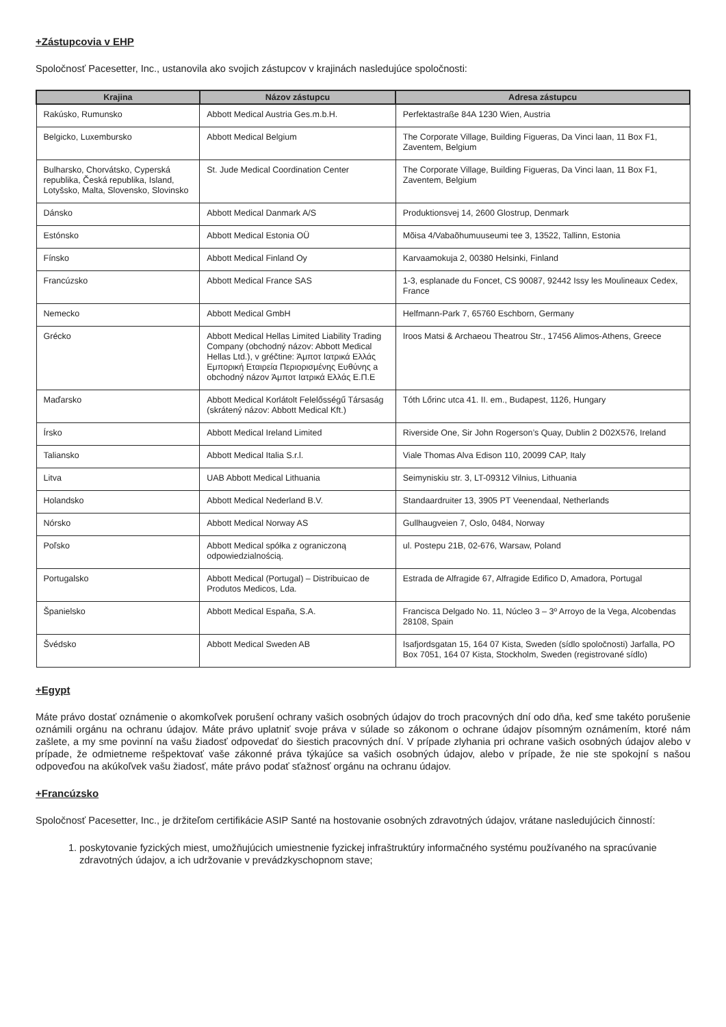+Zástupcovia v EHP
Spoločnosť Pacesetter, Inc., ustanovila ako svojich zástupcov v krajinách nasledujúce spoločnosti:
| Krajina | Názov zástupcu | Adresa zástupcu |
| --- | --- | --- |
| Rakúsko, Rumunsko | Abbott Medical Austria Ges.m.b.H. | Perfektastraße 84A 1230 Wien, Austria |
| Belgicko, Luxembursko | Abbott Medical Belgium | The Corporate Village, Building Figueras, Da Vinci laan, 11 Box F1, Zaventem, Belgium |
| Bulharsko, Chorvátsko, Cyperská republika, Česká republika, Island, Lotyšsko, Malta, Slovensko, Slovinsko | St. Jude Medical Coordination Center | The Corporate Village, Building Figueras, Da Vinci laan, 11 Box F1, Zaventem, Belgium |
| Dánsko | Abbott Medical Danmark A/S | Produktionsvej 14, 2600 Glostrup, Denmark |
| Estónsko | Abbott Medical Estonia OÜ | Mõisa 4/Vabaõhumuuseumi tee 3, 13522, Tallinn, Estonia |
| Fínsko | Abbott Medical Finland Oy | Karvaamokuja 2, 00380 Helsinki, Finland |
| Francúzsko | Abbott Medical France SAS | 1-3, esplanade du Foncet, CS 90087, 92442 Issy les Moulineaux Cedex, France |
| Nemecko | Abbott Medical GmbH | Helfmann-Park 7, 65760 Eschborn, Germany |
| Grécko | Abbott Medical Hellas Limited Liability Trading Company (obchodný názov: Abbott Medical Hellas Ltd.), v gréčtine: Άμποτ Ιατρικά Ελλάς Εμπορική Εταιρεία Περιορισμένης Ευθύνης a obchodný názov Άμποτ Ιατρικά Ελλάς Ε.Π.Ε | Iroos Matsi & Archaeou Theatrou Str., 17456 Alimos-Athens, Greece |
| Maďarsko | Abbott Medical Korlátolt Felelősségű Társaság (skrátený názov: Abbott Medical Kft.) | Tóth Lőrinc utca 41. II. em., Budapest, 1126, Hungary |
| Írsko | Abbott Medical Ireland Limited | Riverside One, Sir John Rogerson’s Quay, Dublin 2 D02X576, Ireland |
| Taliansko | Abbott Medical Italia S.r.l. | Viale Thomas Alva Edison 110, 20099 CAP, Italy |
| Litva | UAB Abbott Medical Lithuania | Seimyniskiu str. 3, LT-09312 Vilnius, Lithuania |
| Holandsko | Abbott Medical Nederland B.V. | Standaardruiter 13, 3905 PT Veenendaal, Netherlands |
| Nórsko | Abbott Medical Norway AS | Gullhaugveien 7, Oslo, 0484, Norway |
| Poľsko | Abbott Medical spółka z ograniczoną odpowiedzialnością. | ul. Postepu 21B, 02-676, Warsaw, Poland |
| Portugalsko | Abbott Medical (Portugal) – Distribuicao de Produtos Medicos, Lda. | Estrada de Alfragide 67, Alfragide Edifico D, Amadora, Portugal |
| Španielsko | Abbott Medical España, S.A. | Francisca Delgado No. 11, Núcleo 3 – 3º Arroyo de la Vega, Alcobendas 28108, Spain |
| Švédsko | Abbott Medical Sweden AB | Isafjordsgatan 15, 164 07 Kista, Sweden (sídlo spoločnosti) Jarfalla, PO Box 7051, 164 07 Kista, Stockholm, Sweden (registrované sídlo) |
+Egypt
Máte právo dostať oznámenie o akomkoľvek porušení ochrany vašich osobných údajov do troch pracovných dní odo dňa, keď sme takéto porušenie oznámili orgánu na ochranu údajov. Máte právo uplatniť svoje práva v súlade so zákonom o ochrane údajov písomným oznámením, ktoré nám zašlete, a my sme povinní na vašu žiadosť odpovedať do šiestich pracovných dní. V prípade zlyhania pri ochrane vašich osobných údajov alebo v prípade, že odmietneme rešpektovať vaše zákonné práva týkajúce sa vašich osobných údajov, alebo v prípade, že nie ste spokojní s našou odpoveďou na akúkoľvek vašu žiadosť, máte právo podať sťažnosť orgánu na ochranu údajov.
+Francúzsko
Spoločnosť Pacesetter, Inc., je držiteľom certifikácie ASIP Santé na hostovanie osobných zdravotných údajov, vrátane nasledujúcich činností:
1. poskytovanie fyzických miest, umožňujúcich umiestnenie fyzickej infraštruktúry informačného systému používaného na spracúvanie zdravotných údajov, a ich udržovanie v prevádzkyschopnom stave;